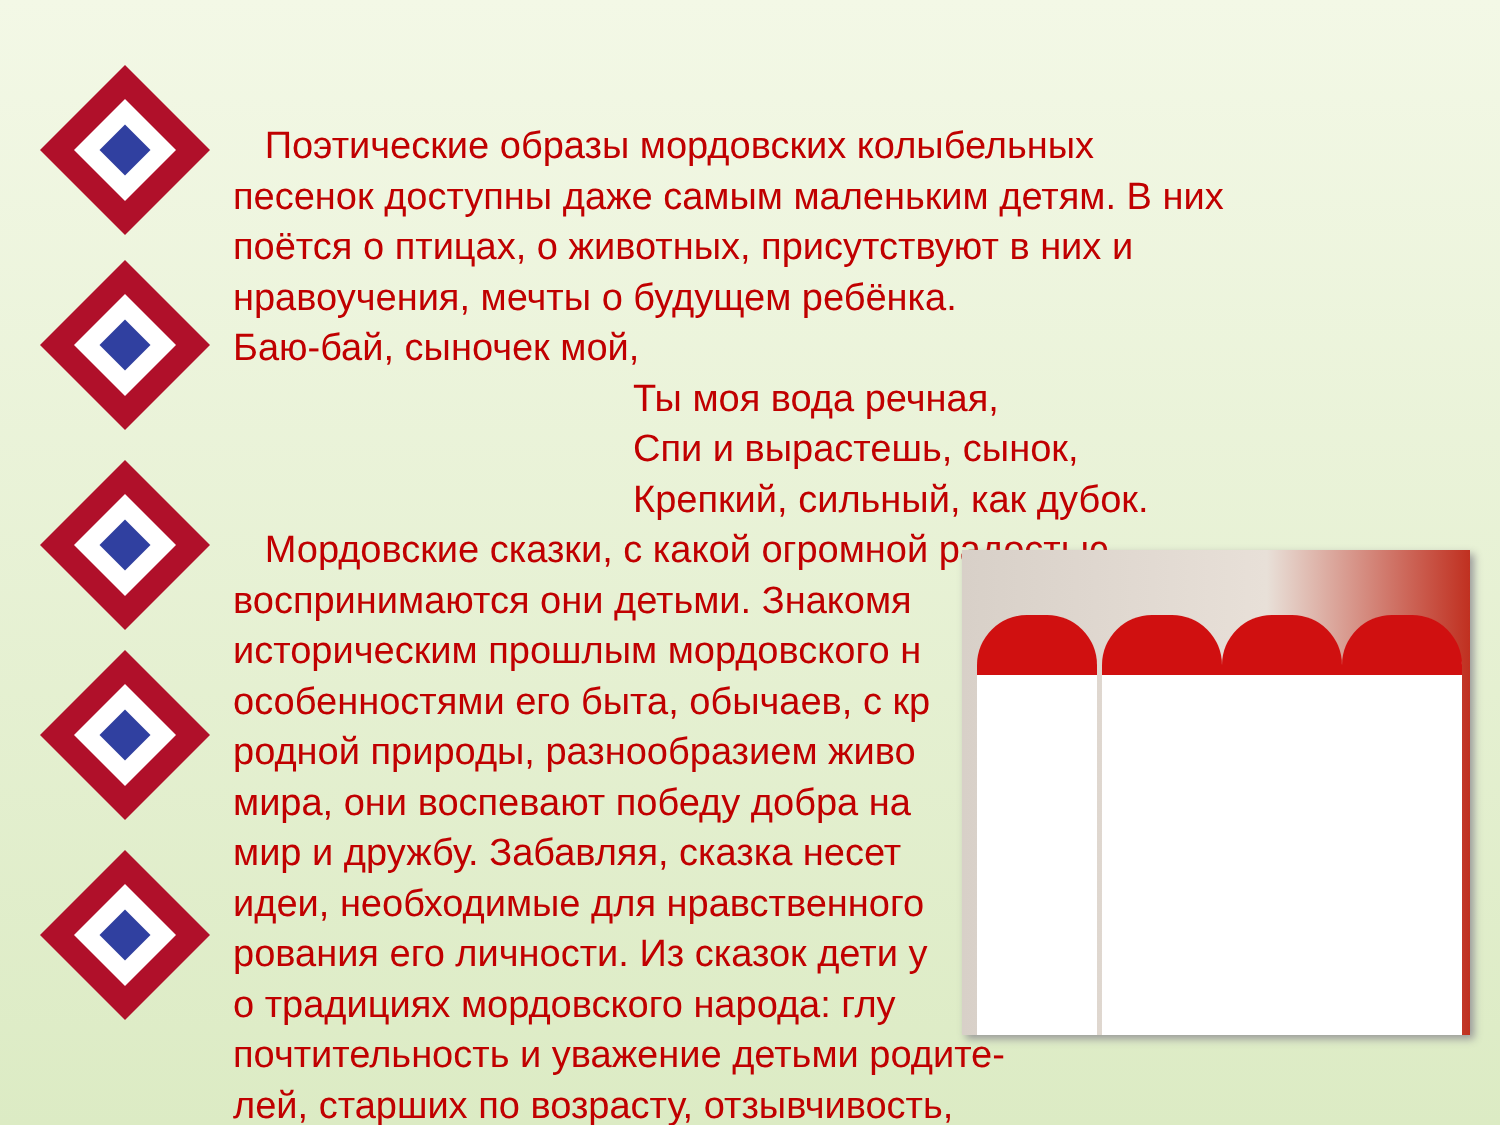Поэтические образы мордовских колыбельных
песенок доступны даже самым маленьким детям. В них
поётся о птицах, о животных, присутствуют в них и
нравоучения, мечты о будущем ребёнка.
Баю-бай, сыночек мой,
Ты моя вода речная,
Спи и вырастешь, сынок,
Крепкий, сильный, как дубок.
Мордовские сказки, с какой огромной радостью
воспринимаются они детьми. Знакомя
историческим прошлым мордовского н
особенностями его быта, обычаев, с кр
родной природы, разнообразием живо
мира, они воспевают победу добра на
мир и дружбу. Забавляя, сказка несет
идеи, необходимые для нравственного
рования его личности. Из сказок дети у
о традициях мордовского народа: глу
почтительность и уважение детьми родите-
лей, старших по возрасту, отзывчивость,